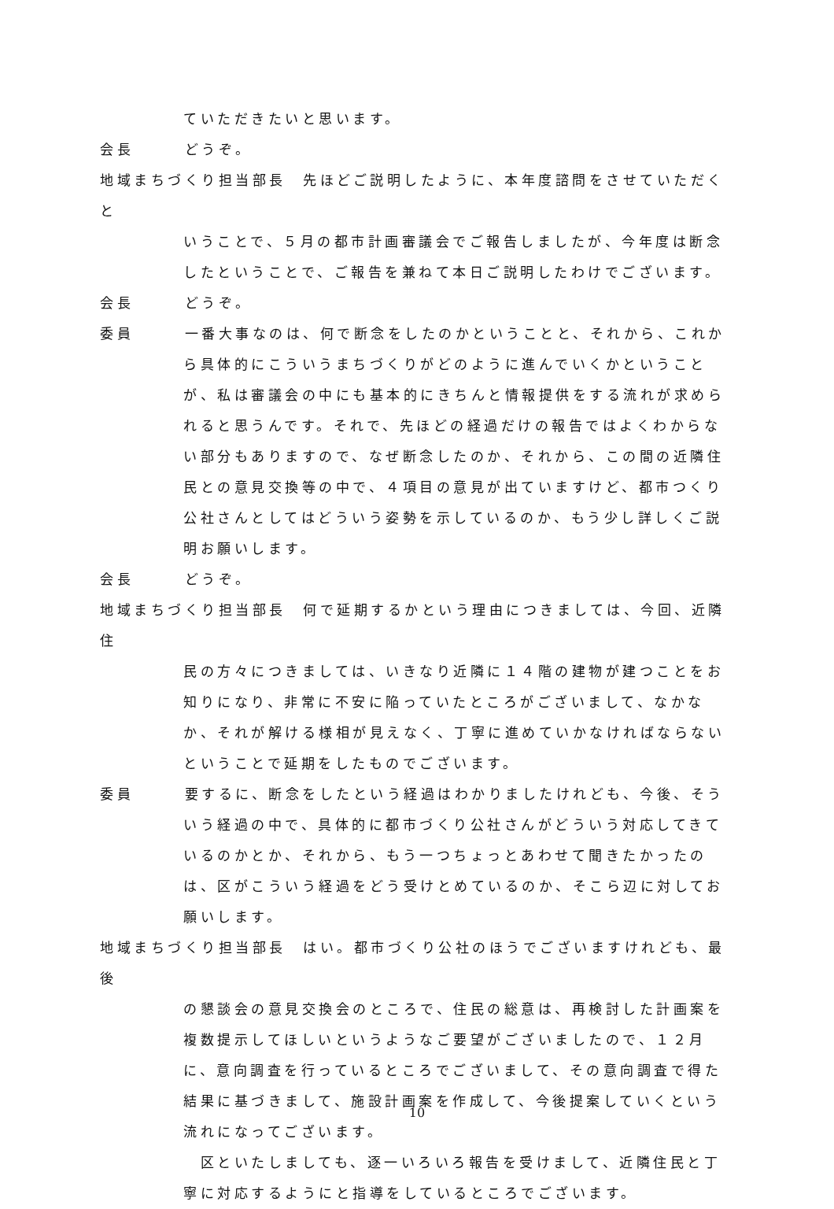ていただきたいと思います。
会長　　　どうぞ。
地域まちづくり担当部長　先ほどご説明したように、本年度諮問をさせていただくと
いうことで、５月の都市計画審議会でご報告しましたが、今年度は断念したということで、ご報告を兼ねて本日ご説明したわけでございます。
会長　　　どうぞ。
委員　　　一番大事なのは、何で断念をしたのかということと、それから、これか
ら具体的にこういうまちづくりがどのように進んでいくかということが、私は審議会の中にも基本的にきちんと情報提供をする流れが求められると思うんです。それで、先ほどの経過だけの報告ではよくわからない部分もありますので、なぜ断念したのか、それから、この間の近隣住民との意見交換等の中で、４項目の意見が出ていますけど、都市つくり公社さんとしてはどういう姿勢を示しているのか、もう少し詳しくご説明お願いします。
会長　　　どうぞ。
地域まちづくり担当部長　何で延期するかという理由につきましては、今回、近隣住
民の方々につきましては、いきなり近隣に１４階の建物が建つことをお知りになり、非常に不安に陥っていたところがございまして、なかなか、それが解ける様相が見えなく、丁寧に進めていかなければならないということで延期をしたものでございます。
委員　　　要するに、断念をしたという経過はわかりましたけれども、今後、そう
いう経過の中で、具体的に都市づくり公社さんがどういう対応してきているのかとか、それから、もう一つちょっとあわせて聞きたかったのは、区がこういう経過をどう受けとめているのか、そこら辺に対してお願いします。
地域まちづくり担当部長　はい。都市づくり公社のほうでございますけれども、最後
の懇談会の意見交換会のところで、住民の総意は、再検討した計画案を複数提示してほしいというようなご要望がございましたので、１２月に、意向調査を行っているところでございまして、その意向調査で得た結果に基づきまして、施設計画案を作成して、今後提案していくという流れになってございます。
　区といたしましても、逐一いろいろ報告を受けまして、近隣住民と丁寧に対応するようにと指導をしているところでございます。
10